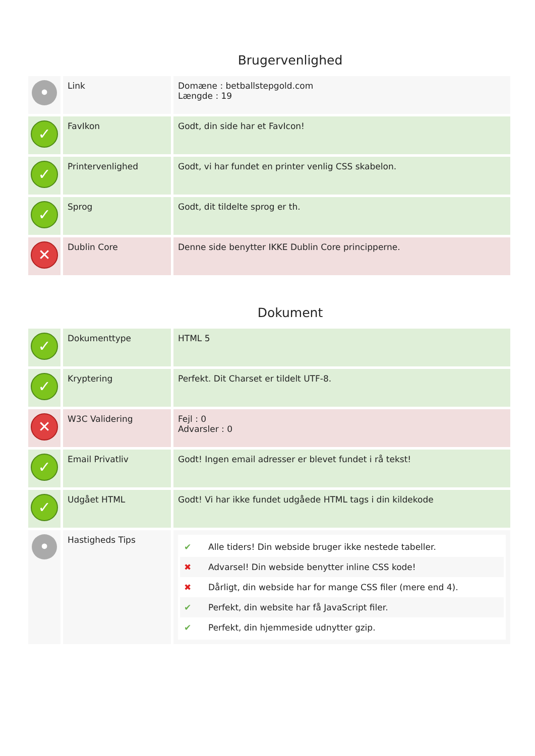Brugervenlighed
| • | Link | Domæne : betballstepgold.com Længde : 19 |
| ✓ | FavIkon | Godt, din side har et FavIcon! |
| ✓ | Printervenlighed | Godt, vi har fundet en printer venlig CSS skabelon. |
| ✓ | Sprog | Godt, dit tildelte sprog er th. |
| ✕ | Dublin Core | Denne side benytter IKKE Dublin Core principperne. |
Dokument
| ✓ | Dokumenttype | HTML 5 |
| ✓ | Kryptering | Perfekt. Dit Charset er tildelt UTF-8. |
| ✕ | W3C Validering | Fejl : 0 Advarsler : 0 |
| ✓ | Email Privatliv | Godt! Ingen email adresser er blevet fundet i rå tekst! |
| ✓ | Udgået HTML | Godt! Vi har ikke fundet udgåede HTML tags i din kildekode |
| • | Hastigheds Tips | ✔ Alle tiders! Din webside bruger ikke nestede tabeller. ✖ Advarsel! Din webside benytter inline CSS kode! ✖ Dårligt, din webside har for mange CSS filer (mere end 4). ✔ Perfekt, din website har få JavaScript filer. ✔ Perfekt, din hjemmeside udnytter gzip. |